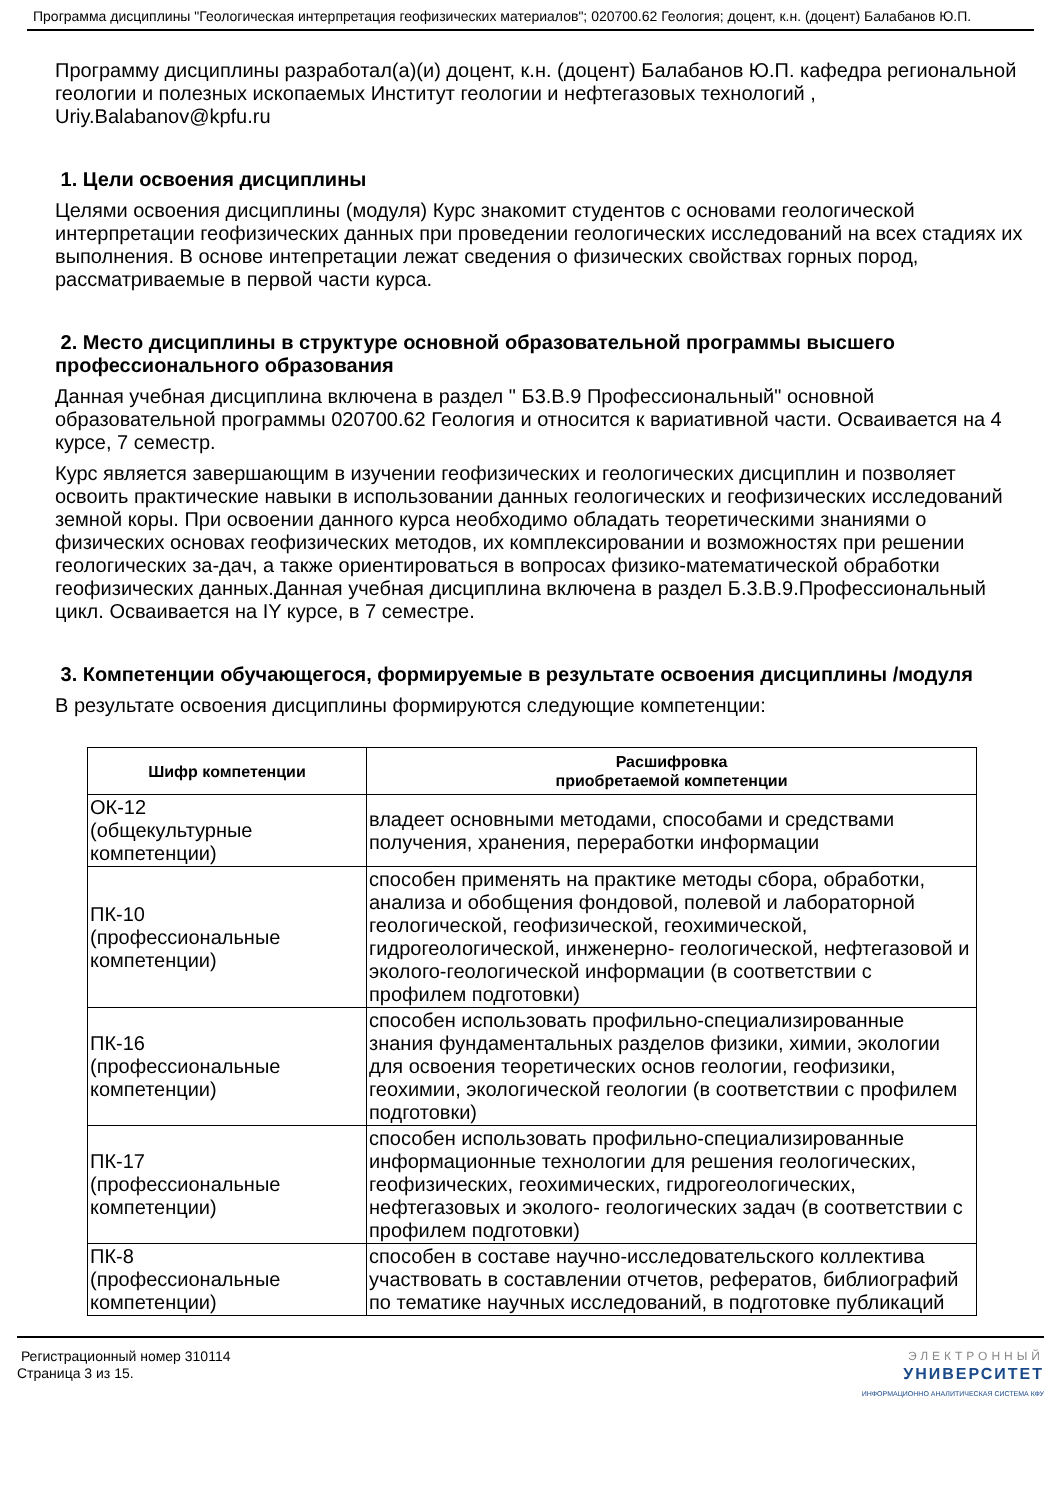Программа дисциплины "Геологическая интерпретация геофизических материалов"; 020700.62 Геология; доцент, к.н. (доцент) Балабанов Ю.П.
Программу дисциплины разработал(а)(и) доцент, к.н. (доцент) Балабанов Ю.П. кафедра региональной геологии и полезных ископаемых Институт геологии и нефтегазовых технологий , Uriy.Balabanov@kpfu.ru
1. Цели освоения дисциплины
Целями освоения дисциплины (модуля) Курс знакомит студентов с основами геологической интерпретации геофизических данных при проведении геологических исследований на всех стадиях их выполнения. В основе интепретации лежат сведения о физических свойствах горных пород, рассматриваемые в первой части курса.
2. Место дисциплины в структуре основной образовательной программы высшего профессионального образования
Данная учебная дисциплина включена в раздел " Б3.В.9 Профессиональный" основной образовательной программы 020700.62 Геология и относится к вариативной части. Осваивается на 4 курсе, 7 семестр.
Курс является завершающим в изучении геофизических и геологических дисциплин и позволяет освоить практические навыки в использовании данных геологических и геофизических исследований земной коры. При освоении данного курса необходимо обладать теоретическими знаниями о физических основах геофизических методов, их комплексировании и возможностях при решении геологических за-дач, а также ориентироваться в вопросах физико-математической обработки геофизических данных.Данная учебная дисциплина включена в раздел Б.3.В.9.Профессиональный цикл. Осваивается на IY курсе, в 7 семестре.
3. Компетенции обучающегося, формируемые в результате освоения дисциплины /модуля
В результате освоения дисциплины формируются следующие компетенции:
| Шифр компетенции | Расшифровка приобретаемой компетенции |
| --- | --- |
| ОК-12 (общекультурные компетенции) | владеет основными методами, способами и средствами получения, хранения, переработки информации |
| ПК-10 (профессиональные компетенции) | способен применять на практике методы сбора, обработки, анализа и обобщения фондовой, полевой и лабораторной геологической, геофизической, геохимической, гидрогеологической, инженерно- геологической, нефтегазовой и эколого-геологической информации (в соответствии с профилем подготовки) |
| ПК-16 (профессиональные компетенции) | способен использовать профильно-специализированные знания фундаментальных разделов физики, химии, экологии для освоения теоретических основ геологии, геофизики, геохимии, экологической геологии (в соответствии с профилем подготовки) |
| ПК-17 (профессиональные компетенции) | способен использовать профильно-специализированные информационные технологии для решения геологических, геофизических, геохимических, гидрогеологических, нефтегазовых и эколого- геологических задач (в соответствии с профилем подготовки) |
| ПК-8 (профессиональные компетенции) | способен в составе научно-исследовательского коллектива участвовать в составлении отчетов, рефератов, библиографий по тематике научных исследований, в подготовке публикаций |
Регистрационный номер 310114
Страница 3 из 15.
ЭЛЕКТРОННЫЙ
УНИВЕРСИТЕТ
ИНФОРМАЦИОННО АНАЛИТИЧЕСКАЯ СИСТЕМА КФУ